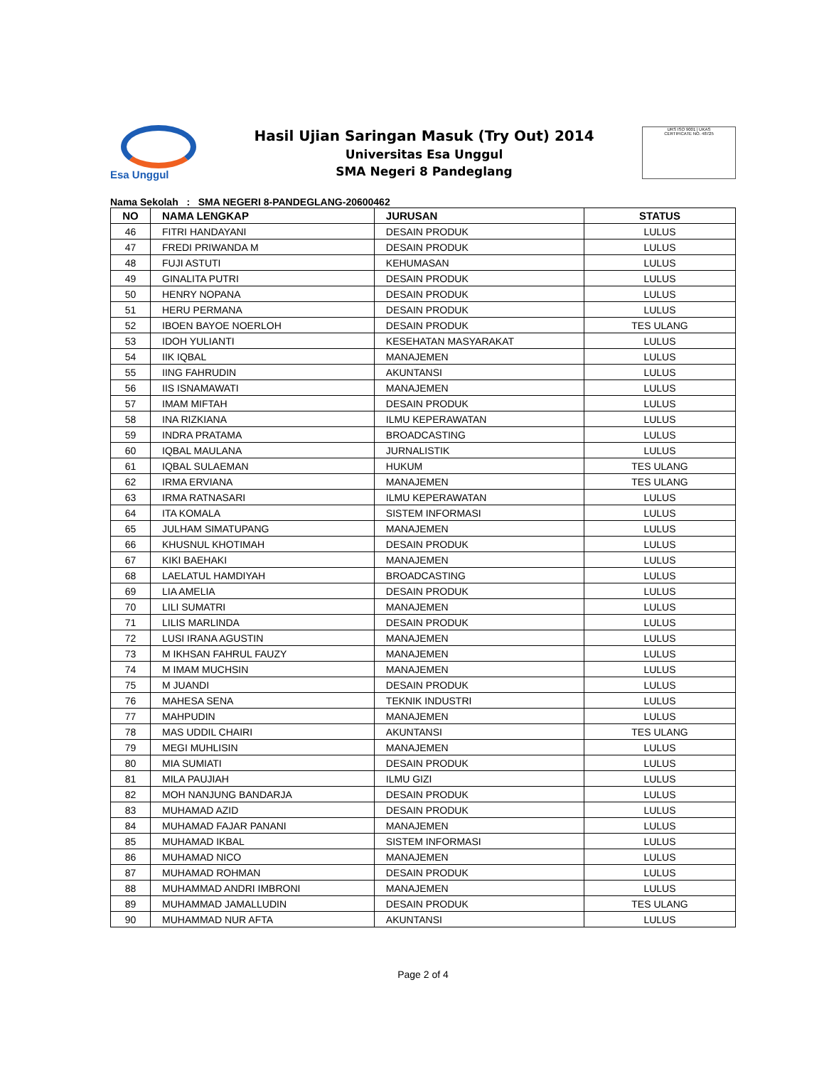Esa Unggul
Hasil Ujian Saringan Masuk (Try Out) 2014
Universitas Esa Unggul
SMA Negeri 8 Pandeglang
URS ISO 9001 | UKAS
CERTIFICATE NO. 48725
Nama Sekolah : SMA NEGERI 8-PANDEGLANG-20600462
| NO | NAMA LENGKAP | JURUSAN | STATUS |
| --- | --- | --- | --- |
| 46 | FITRI HANDAYANI | DESAIN PRODUK | LULUS |
| 47 | FREDI PRIWANDA M | DESAIN PRODUK | LULUS |
| 48 | FUJI ASTUTI | KEHUMASAN | LULUS |
| 49 | GINALITA PUTRI | DESAIN PRODUK | LULUS |
| 50 | HENRY NOPANA | DESAIN PRODUK | LULUS |
| 51 | HERU PERMANA | DESAIN PRODUK | LULUS |
| 52 | IBOEN BAYOE NOERLOH | DESAIN PRODUK | TES ULANG |
| 53 | IDOH YULIANTI | KESEHATAN MASYARAKAT | LULUS |
| 54 | IIK IQBAL | MANAJEMEN | LULUS |
| 55 | IING FAHRUDIN | AKUNTANSI | LULUS |
| 56 | IIS ISNAMAWATI | MANAJEMEN | LULUS |
| 57 | IMAM MIFTAH | DESAIN PRODUK | LULUS |
| 58 | INA RIZKIANA | ILMU KEPERAWATAN | LULUS |
| 59 | INDRA PRATAMA | BROADCASTING | LULUS |
| 60 | IQBAL MAULANA | JURNALISTIK | LULUS |
| 61 | IQBAL SULAEMAN | HUKUM | TES ULANG |
| 62 | IRMA ERVIANA | MANAJEMEN | TES ULANG |
| 63 | IRMA RATNASARI | ILMU KEPERAWATAN | LULUS |
| 64 | ITA KOMALA | SISTEM INFORMASI | LULUS |
| 65 | JULHAM SIMATUPANG | MANAJEMEN | LULUS |
| 66 | KHUSNUL KHOTIMAH | DESAIN PRODUK | LULUS |
| 67 | KIKI BAEHAKI | MANAJEMEN | LULUS |
| 68 | LAELATUL HAMDIYAH | BROADCASTING | LULUS |
| 69 | LIA AMELIA | DESAIN PRODUK | LULUS |
| 70 | LILI SUMATRI | MANAJEMEN | LULUS |
| 71 | LILIS MARLINDA | DESAIN PRODUK | LULUS |
| 72 | LUSI IRANA AGUSTIN | MANAJEMEN | LULUS |
| 73 | M IKHSAN FAHRUL FAUZY | MANAJEMEN | LULUS |
| 74 | M IMAM MUCHSIN | MANAJEMEN | LULUS |
| 75 | M JUANDI | DESAIN PRODUK | LULUS |
| 76 | MAHESA SENA | TEKNIK INDUSTRI | LULUS |
| 77 | MAHPUDIN | MANAJEMEN | LULUS |
| 78 | MAS UDDIL CHAIRI | AKUNTANSI | TES ULANG |
| 79 | MEGI MUHLISIN | MANAJEMEN | LULUS |
| 80 | MIA SUMIATI | DESAIN PRODUK | LULUS |
| 81 | MILA PAUJIAH | ILMU GIZI | LULUS |
| 82 | MOH NANJUNG BANDARJA | DESAIN PRODUK | LULUS |
| 83 | MUHAMAD AZID | DESAIN PRODUK | LULUS |
| 84 | MUHAMAD FAJAR PANANI | MANAJEMEN | LULUS |
| 85 | MUHAMAD IKBAL | SISTEM INFORMASI | LULUS |
| 86 | MUHAMAD NICO | MANAJEMEN | LULUS |
| 87 | MUHAMAD ROHMAN | DESAIN PRODUK | LULUS |
| 88 | MUHAMMAD ANDRI IMBRONI | MANAJEMEN | LULUS |
| 89 | MUHAMMAD JAMALLUDIN | DESAIN PRODUK | TES ULANG |
| 90 | MUHAMMAD NUR AFTA | AKUNTANSI | LULUS |
Page 2 of 4